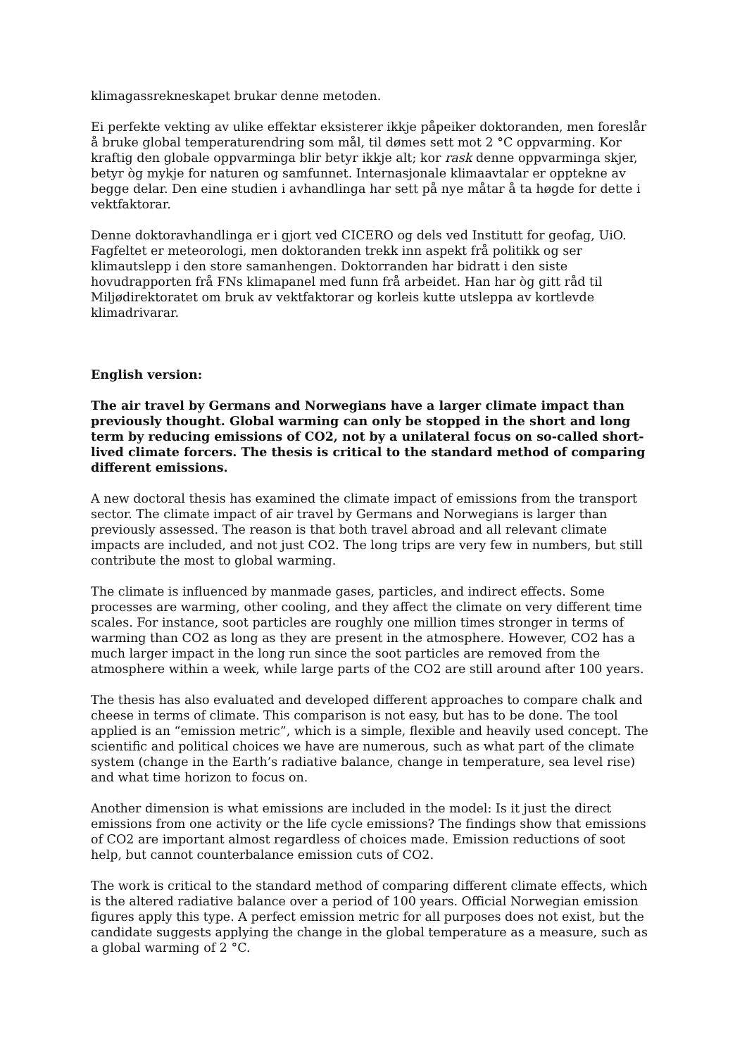klimagassrekneskapet brukar denne metoden.
Ei perfekte vekting av ulike effektar eksisterer ikkje påpeiker doktoranden, men foreslår å bruke global temperaturendring som mål, til dømes sett mot 2 °C oppvarming. Kor kraftig den globale oppvarminga blir betyr ikkje alt; kor rask denne oppvarminga skjer, betyr òg mykje for naturen og samfunnet. Internasjonale klimaavtalar er opptekne av begge delar. Den eine studien i avhandlinga har sett på nye måtar å ta høgde for dette i vektfaktorar.
Denne doktoravhandlinga er i gjort ved CICERO og dels ved Institutt for geofag, UiO. Fagfeltet er meteorologi, men doktoranden trekk inn aspekt frå politikk og ser klimautslepp i den store samanhengen. Doktorranden har bidratt i den siste hovudrapporten frå FNs klimapanel med funn frå arbeidet. Han har òg gitt råd til Miljødirektoratet om bruk av vektfaktorar og korleis kutte utsleppa av kortlevde klimadrivarar.
English version:
The air travel by Germans and Norwegians have a larger climate impact than previously thought. Global warming can only be stopped in the short and long term by reducing emissions of CO2, not by a unilateral focus on so-called short-lived climate forcers. The thesis is critical to the standard method of comparing different emissions.
A new doctoral thesis has examined the climate impact of emissions from the transport sector. The climate impact of air travel by Germans and Norwegians is larger than previously assessed. The reason is that both travel abroad and all relevant climate impacts are included, and not just CO2. The long trips are very few in numbers, but still contribute the most to global warming.
The climate is influenced by manmade gases, particles, and indirect effects. Some processes are warming, other cooling, and they affect the climate on very different time scales. For instance, soot particles are roughly one million times stronger in terms of warming than CO2 as long as they are present in the atmosphere. However, CO2 has a much larger impact in the long run since the soot particles are removed from the atmosphere within a week, while large parts of the CO2 are still around after 100 years.
The thesis has also evaluated and developed different approaches to compare chalk and cheese in terms of climate. This comparison is not easy, but has to be done. The tool applied is an “emission metric”, which is a simple, flexible and heavily used concept. The scientific and political choices we have are numerous, such as what part of the climate system (change in the Earth’s radiative balance, change in temperature, sea level rise) and what time horizon to focus on.
Another dimension is what emissions are included in the model: Is it just the direct emissions from one activity or the life cycle emissions? The findings show that emissions of CO2 are important almost regardless of choices made. Emission reductions of soot help, but cannot counterbalance emission cuts of CO2.
The work is critical to the standard method of comparing different climate effects, which is the altered radiative balance over a period of 100 years. Official Norwegian emission figures apply this type. A perfect emission metric for all purposes does not exist, but the candidate suggests applying the change in the global temperature as a measure, such as a global warming of 2 °C.